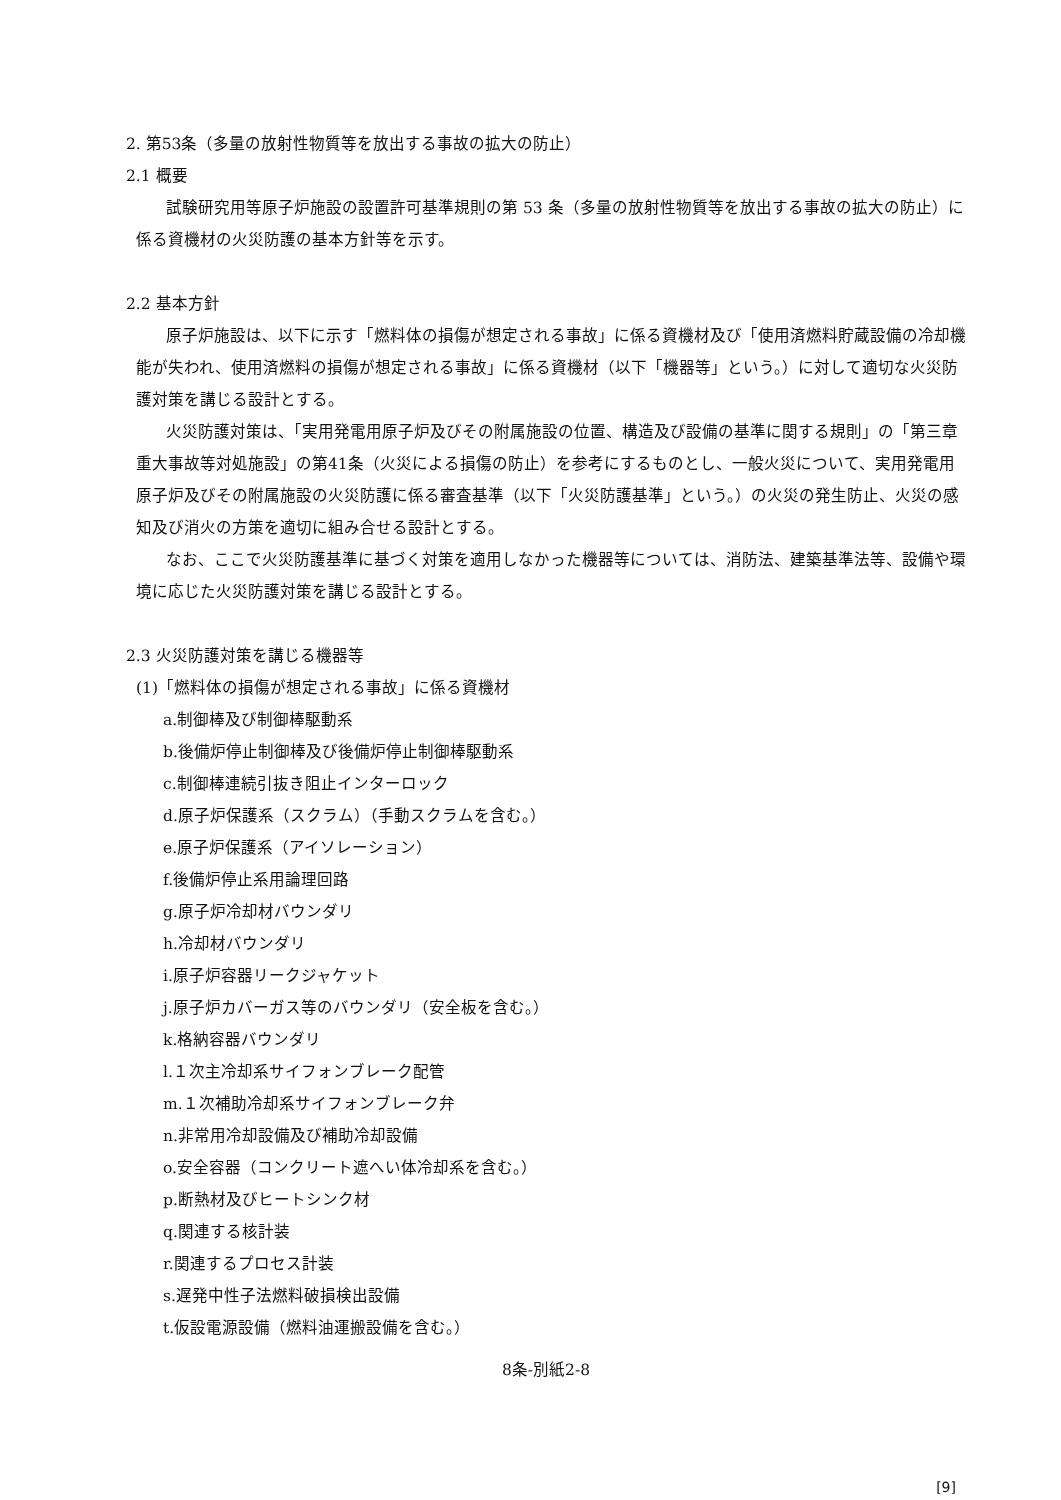2. 第53条（多量の放射性物質等を放出する事故の拡大の防止）
2.1 概要
試験研究用等原子炉施設の設置許可基準規則の第 53 条（多量の放射性物質等を放出する事故の拡大の防止）に係る資機材の火災防護の基本方針等を示す。
2.2 基本方針
原子炉施設は、以下に示す「燃料体の損傷が想定される事故」に係る資機材及び「使用済燃料貯蔵設備の冷却機能が失われ、使用済燃料の損傷が想定される事故」に係る資機材（以下「機器等」という。）に対して適切な火災防護対策を講じる設計とする。
火災防護対策は、「実用発電用原子炉及びその附属施設の位置、構造及び設備の基準に関する規則」の「第三章　重大事故等対処施設」の第41条（火災による損傷の防止）を参考にするものとし、一般火災について、実用発電用原子炉及びその附属施設の火災防護に係る審査基準（以下「火災防護基準」という。）の火災の発生防止、火災の感知及び消火の方策を適切に組み合せる設計とする。
なお、ここで火災防護基準に基づく対策を適用しなかった機器等については、消防法、建築基準法等、設備や環境に応じた火災防護対策を講じる設計とする。
2.3 火災防護対策を講じる機器等
(1)「燃料体の損傷が想定される事故」に係る資機材
a.制御棒及び制御棒駆動系
b.後備炉停止制御棒及び後備炉停止制御棒駆動系
c.制御棒連続引抜き阻止インターロック
d.原子炉保護系（スクラム）（手動スクラムを含む。）
e.原子炉保護系（アイソレーション）
f.後備炉停止系用論理回路
g.原子炉冷却材バウンダリ
h.冷却材バウンダリ
i.原子炉容器リークジャケット
j.原子炉カバーガス等のバウンダリ（安全板を含む。）
k.格納容器バウンダリ
l.１次主冷却系サイフォンブレーク配管
m.１次補助冷却系サイフォンブレーク弁
n.非常用冷却設備及び補助冷却設備
o.安全容器（コンクリート遮へい体冷却系を含む。）
p.断熱材及びヒートシンク材
q.関連する核計装
r.関連するプロセス計装
s.遅発中性子法燃料破損検出設備
t.仮設電源設備（燃料油運搬設備を含む。）
8条-別紙2-8
[9]